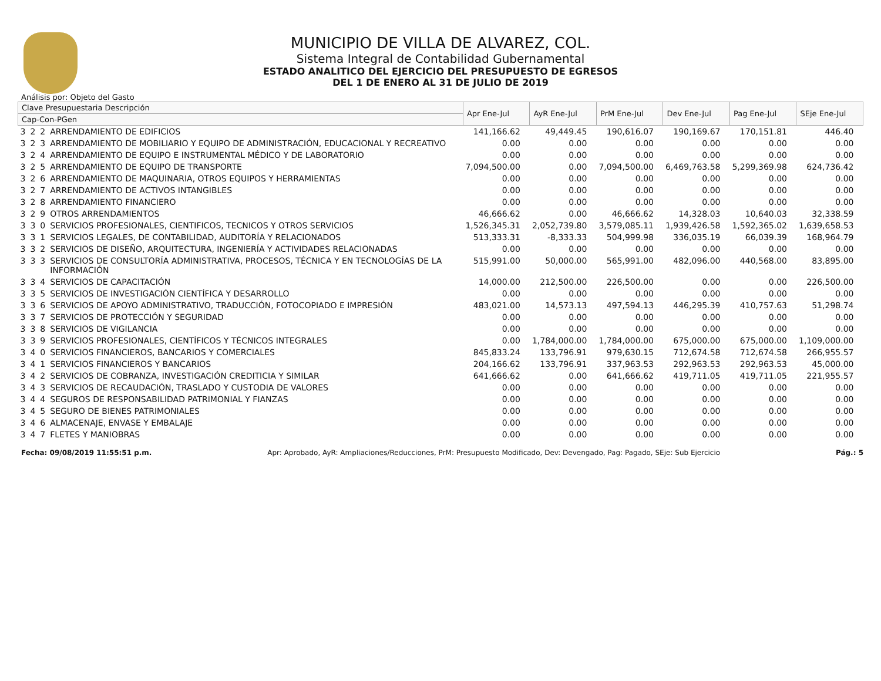MUNICIPIO DE VILLA DE ALVAREZ, COL.
Sistema Integral de Contabilidad Gubernamental
ESTADO ANALITICO DEL EJERCICIO DEL PRESUPUESTO DE EGRESOS
DEL 1 DE ENERO AL 31 DE JULIO DE 2019
Análisis por: Objeto del Gasto
| Clave Presupuestaria Descripción | | | | Apr Ene-Jul | AyR Ene-Jul | PrM Ene-Jul | Dev Ene-Jul | Pag Ene-Jul | SEje Ene-Jul |
| --- | --- | --- | --- | --- | --- | --- | --- | --- | --- |
| Cap-Con-PGen | | | | | | | | | |
| 3 | 2 | 2 | ARRENDAMIENTO DE EDIFICIOS | 141,166.62 | 49,449.45 | 190,616.07 | 190,169.67 | 170,151.81 | 446.40 |
| 3 | 2 | 3 | ARRENDAMIENTO DE MOBILIARIO Y EQUIPO DE ADMINISTRACIÓN, EDUCACIONAL Y RECREATIVO | 0.00 | 0.00 | 0.00 | 0.00 | 0.00 | 0.00 |
| 3 | 2 | 4 | ARRENDAMIENTO DE EQUIPO E INSTRUMENTAL MÉDICO Y DE LABORATORIO | 0.00 | 0.00 | 0.00 | 0.00 | 0.00 | 0.00 |
| 3 | 2 | 5 | ARRENDAMIENTO DE EQUIPO DE TRANSPORTE | 7,094,500.00 | 0.00 | 7,094,500.00 | 6,469,763.58 | 5,299,369.98 | 624,736.42 |
| 3 | 2 | 6 | ARRENDAMIENTO DE MAQUINARIA, OTROS EQUIPOS Y HERRAMIENTAS | 0.00 | 0.00 | 0.00 | 0.00 | 0.00 | 0.00 |
| 3 | 2 | 7 | ARRENDAMIENTO DE ACTIVOS INTANGIBLES | 0.00 | 0.00 | 0.00 | 0.00 | 0.00 | 0.00 |
| 3 | 2 | 8 | ARRENDAMIENTO FINANCIERO | 0.00 | 0.00 | 0.00 | 0.00 | 0.00 | 0.00 |
| 3 | 2 | 9 | OTROS ARRENDAMIENTOS | 46,666.62 | 0.00 | 46,666.62 | 14,328.03 | 10,640.03 | 32,338.59 |
| 3 | 3 | 0 | SERVICIOS PROFESIONALES, CIENTIFICOS, TECNICOS Y OTROS SERVICIOS | 1,526,345.31 | 2,052,739.80 | 3,579,085.11 | 1,939,426.58 | 1,592,365.02 | 1,639,658.53 |
| 3 | 3 | 1 | SERVICIOS LEGALES, DE CONTABILIDAD, AUDITORÍA Y RELACIONADOS | 513,333.31 | -8,333.33 | 504,999.98 | 336,035.19 | 66,039.39 | 168,964.79 |
| 3 | 3 | 2 | SERVICIOS DE DISEÑO, ARQUITECTURA, INGENIERÍA Y ACTIVIDADES RELACIONADAS | 0.00 | 0.00 | 0.00 | 0.00 | 0.00 | 0.00 |
| 3 | 3 | 3 | SERVICIOS DE CONSULTORÍA ADMINISTRATIVA, PROCESOS, TÉCNICA Y EN TECNOLOGÍAS DE LA INFORMACIÓN | 515,991.00 | 50,000.00 | 565,991.00 | 482,096.00 | 440,568.00 | 83,895.00 |
| 3 | 3 | 4 | SERVICIOS DE CAPACITACIÓN | 14,000.00 | 212,500.00 | 226,500.00 | 0.00 | 0.00 | 226,500.00 |
| 3 | 3 | 5 | SERVICIOS DE INVESTIGACIÓN CIENTÍFICA Y DESARROLLO | 0.00 | 0.00 | 0.00 | 0.00 | 0.00 | 0.00 |
| 3 | 3 | 6 | SERVICIOS DE APOYO ADMINISTRATIVO, TRADUCCIÓN, FOTOCOPIADO E IMPRESIÓN | 483,021.00 | 14,573.13 | 497,594.13 | 446,295.39 | 410,757.63 | 51,298.74 |
| 3 | 3 | 7 | SERVICIOS DE PROTECCIÓN Y SEGURIDAD | 0.00 | 0.00 | 0.00 | 0.00 | 0.00 | 0.00 |
| 3 | 3 | 8 | SERVICIOS DE VIGILANCIA | 0.00 | 0.00 | 0.00 | 0.00 | 0.00 | 0.00 |
| 3 | 3 | 9 | SERVICIOS PROFESIONALES, CIENTÍFICOS Y TÉCNICOS INTEGRALES | 0.00 | 1,784,000.00 | 1,784,000.00 | 675,000.00 | 675,000.00 | 1,109,000.00 |
| 3 | 4 | 0 | SERVICIOS FINANCIEROS, BANCARIOS Y COMERCIALES | 845,833.24 | 133,796.91 | 979,630.15 | 712,674.58 | 712,674.58 | 266,955.57 |
| 3 | 4 | 1 | SERVICIOS FINANCIEROS Y BANCARIOS | 204,166.62 | 133,796.91 | 337,963.53 | 292,963.53 | 292,963.53 | 45,000.00 |
| 3 | 4 | 2 | SERVICIOS DE COBRANZA, INVESTIGACIÓN CREDITICIA Y SIMILAR | 641,666.62 | 0.00 | 641,666.62 | 419,711.05 | 419,711.05 | 221,955.57 |
| 3 | 4 | 3 | SERVICIOS DE RECAUDACIÓN, TRASLADO Y CUSTODIA DE VALORES | 0.00 | 0.00 | 0.00 | 0.00 | 0.00 | 0.00 |
| 3 | 4 | 4 | SEGUROS DE RESPONSABILIDAD PATRIMONIAL Y FIANZAS | 0.00 | 0.00 | 0.00 | 0.00 | 0.00 | 0.00 |
| 3 | 4 | 5 | SEGURO DE BIENES PATRIMONIALES | 0.00 | 0.00 | 0.00 | 0.00 | 0.00 | 0.00 |
| 3 | 4 | 6 | ALMACENAJE, ENVASE Y EMBALAJE | 0.00 | 0.00 | 0.00 | 0.00 | 0.00 | 0.00 |
| 3 | 4 | 7 | FLETES Y MANIOBRAS | 0.00 | 0.00 | 0.00 | 0.00 | 0.00 | 0.00 |
Fecha: 09/08/2019 11:55:51 p.m. Apr: Aprobado, AyR: Ampliaciones/Reducciones, PrM: Presupuesto Modificado, Dev: Devengado, Pag: Pagado, SEje: Sub Ejercicio Pág.: 5